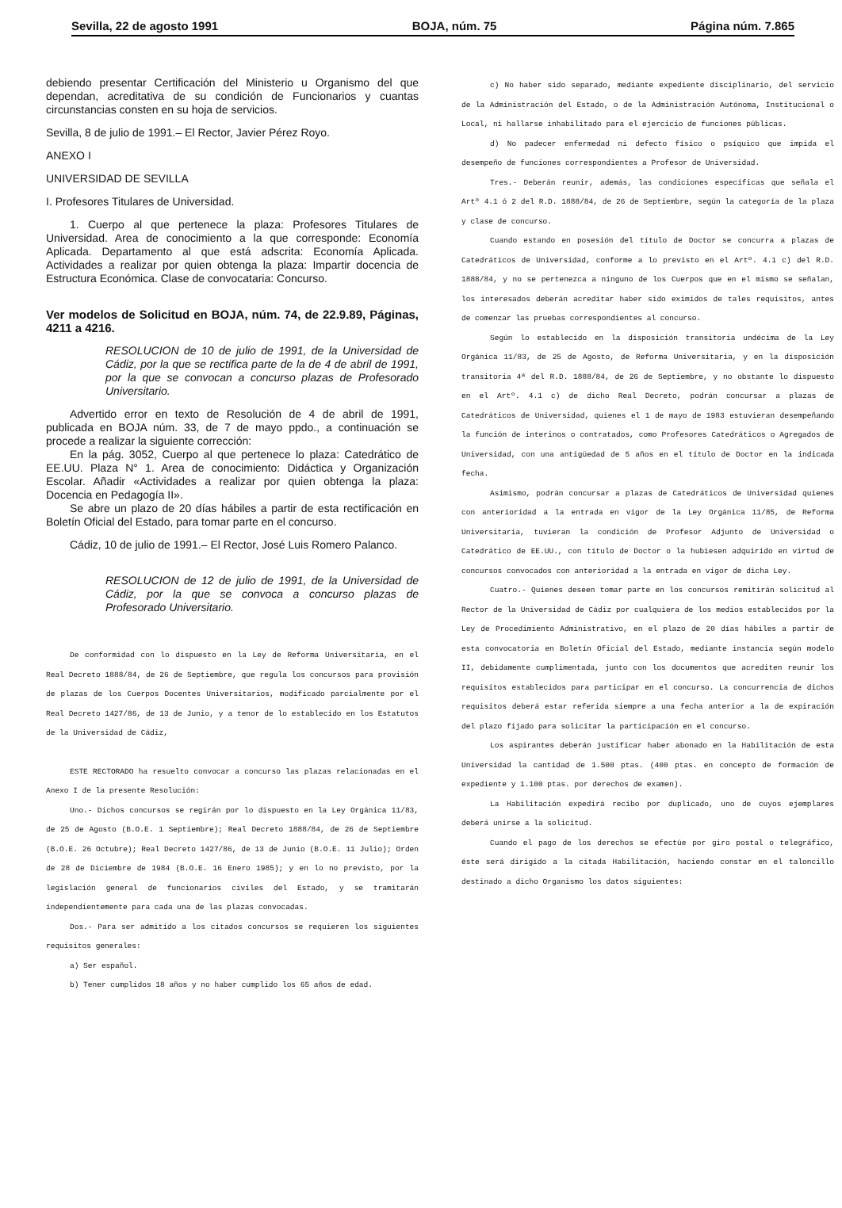Sevilla, 22 de agosto 1991 BOJA, núm. 75 Página núm. 7.865
debiendo presentar Certificación del Ministerio u Organismo del que dependan, acreditativa de su condición de Funcionarios y cuantas circunstancias consten en su hoja de servicios.
Sevilla, 8 de julio de 1991.– El Rector, Javier Pérez Royo.
ANEXO I
UNIVERSIDAD DE SEVILLA
I. Profesores Titulares de Universidad.
1. Cuerpo al que pertenece la plaza: Profesores Titulares de Universidad. Area de conocimiento a la que corresponde: Economía Aplicada. Departamento al que está adscrita: Economía Aplicada. Actividades a realizar por quien obtenga la plaza: Impartir docencia de Estructura Económica. Clase de convocataria: Concurso.
Ver modelos de Solicitud en BOJA, núm. 74, de 22.9.89, Páginas, 4211 a 4216.
RESOLUCION de 10 de julio de 1991, de la Universidad de Cádiz, por la que se rectifica parte de la de 4 de abril de 1991, por la que se convocan a concurso plazas de Profesorado Universitario.
Advertido error en texto de Resolución de 4 de abril de 1991, publicada en BOJA núm. 33, de 7 de mayo ppdo., a continuación se procede a realizar la siguiente corrección:
En la pág. 3052, Cuerpo al que pertenece lo plaza: Catedrático de EE.UU. Plaza N° 1. Area de conocimiento: Didáctica y Organización Escolar. Añadir «Actividades a realizar por quien obtenga la plaza: Docencia en Pedagogía II».
Se abre un plazo de 20 días hábiles a partir de esta rectificación en Boletín Oficial del Estado, para tomar parte en el concurso.
Cádiz, 10 de julio de 1991.– El Rector, José Luis Romero Palanco.
RESOLUCION de 12 de julio de 1991, de la Universidad de Cádiz, por la que se convoca a concurso plazas de Profesorado Universitario.
De conformidad con lo dispuesto en la Ley de Reforma Universitaria, en el Real Decreto 1888/84, de 26 de Septiembre, que regula los concursos para provisión de plazas de los Cuerpos Docentes Universitarios, modificado parcialmente por el Real Decreto 1427/86, de 13 de Junio, y a tenor de lo establecido en los Estatutos de la Universidad de Cádiz,
ESTE RECTORADO ha resuelto convocar a concurso las plazas relacionadas en el Anexo I de la presente Resolución:
Uno.- Dichos concursos se regirán por lo dispuesto en la Ley Orgánica 11/83, de 25 de Agosto (B.O.E. 1 Septiembre); Real Decreto 1888/84, de 26 de Septiembre (B.O.E. 26 Octubre); Real Decreto 1427/86, de 13 de Junio (B.O.E. 11 Julio); Orden de 28 de Diciembre de 1984 (B.O.E. 16 Enero 1985); y en lo no previsto, por la legislación general de funcionarios civiles del Estado, y se tramitarán independientemente para cada una de las plazas convocadas.
Dos.- Para ser admitido a los citados concursos se requieren los siguientes requisitos generales:
a) Ser español.
b) Tener cumplidos 18 años y no haber cumplido los 65 años de edad.
c) No haber sido separado, mediante expediente disciplinario, del servicio de la Administración del Estado, o de la Administración Autónoma, Institucional o Local, ni hallarse inhabilitado para el ejercicio de funciones públicas.
d) No padecer enfermedad ni defecto físico o psíquico que impida el desempeño de funciones correspondientes a Profesor de Universidad.
Tres.- Deberán reunir, además, las condiciones específicas que señala el Artº 4.1 ó 2 del R.D. 1888/84, de 26 de Septiembre, según la categoría de la plaza y clase de concurso.
Cuando estando en posesión del título de Doctor se concurra a plazas de Catedráticos de Universidad, conforme a lo previsto en el Artº. 4.1 c) del R.D. 1888/84, y no se pertenezca a ninguno de los Cuerpos que en el mismo se señalan, los interesados deberán acreditar haber sido eximidos de tales requisitos, antes de comenzar las pruebas correspondientes al concurso.
Según lo establecido en la disposición transitoria undécima de la Ley Orgánica 11/83, de 25 de Agosto, de Reforma Universitaria, y en la disposición transitoria 4ª del R.D. 1888/84, de 26 de Septiembre, y no obstante lo dispuesto en el Artº. 4.1 c) de dicho Real Decreto, podrán concursar a plazas de Catedráticos de Universidad, quienes el 1 de mayo de 1983 estuvieran desempeñando la función de interinos o contratados, como Profesores Catedráticos o Agregados de Universidad, con una antigüedad de 5 años en el título de Doctor en la indicada fecha.
Asimismo, podrán concursar a plazas de Catedráticos de Universidad quienes con anterioridad a la entrada en vigor de la Ley Orgánica 11/85, de Reforma Universitaria, tuvieran la condición de Profesor Adjunto de Universidad o Catedrático de EE.UU., con título de Doctor o la hubiesen adquirido en virtud de concursos convocados con anterioridad a la entrada en vigor de dicha Ley.
Cuatro.- Quienes deseen tomar parte en los concursos remitirán solicitud al Rector de la Universidad de Cádiz por cualquiera de los medios establecidos por la Ley de Procedimiento Administrativo, en el plazo de 20 días hábiles a partir de esta convocatoria en Boletín Oficial del Estado, mediante instancia según modelo II, debidamente cumplimentada, junto con los documentos que acrediten reunir los requisitos establecidos para participar en el concurso. La concurrencia de dichos requisitos deberá estar referida siempre a una fecha anterior a la de expiración del plazo fijado para solicitar la participación en el concurso.
Los aspirantes deberán justificar haber abonado en la Habilitación de esta Universidad la cantidad de 1.500 ptas. (400 ptas. en concepto de formación de expediente y 1.100 ptas. por derechos de examen).
La Habilitación expedirá recibo por duplicado, uno de cuyos ejemplares deberá unirse a la solicitud.
Cuando el pago de los derechos se efectúe por giro postal o telegráfico, éste será dirigido a la citada Habilitación, haciendo constar en el taloncillo destinado a dicho Organismo los datos siguientes: